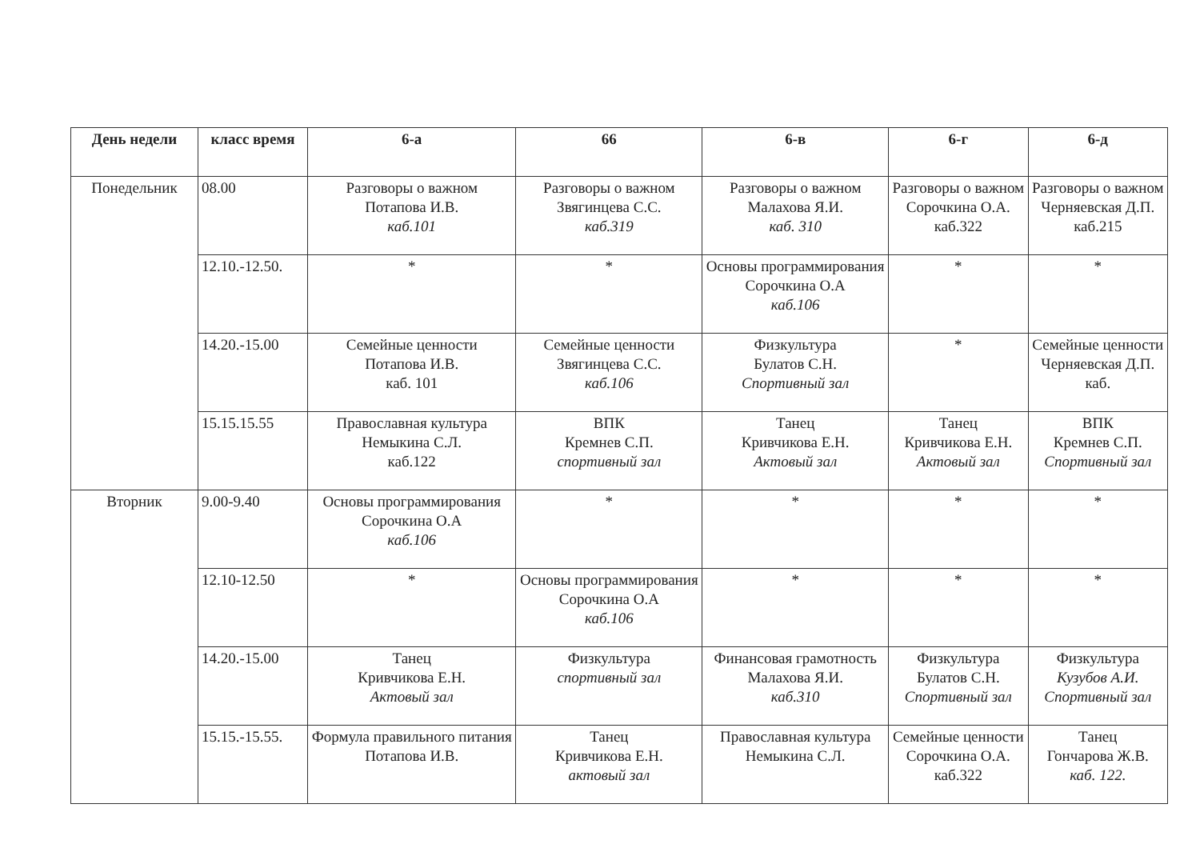| День недели | класс время | 6-а | 66 | 6-в | 6-г | 6-д |
| --- | --- | --- | --- | --- | --- | --- |
| Понедельник | 08.00 | Разговоры о важном Потапова И.В. каб.101 | Разговоры о важном Звягинцева С.С. каб.319 | Разговоры о важном Малахова Я.И. каб. 310 | Разговоры о важном Сорочкина О.А. каб.322 | Разговоры о важном Черняевская Д.П. каб.215 |
| | 12.10.-12.50. | * | * | Основы программирования Сорочкина О.А каб.106 | * | * |
| | 14.20.-15.00 | Семейные ценности Потапова И.В. каб. 101 | Семейные ценности Звягинцева С.С. каб.106 | Физкультура Булатов С.Н. Спортивный зал | * | Семейные ценности Черняевская Д.П. каб. |
| | 15.15.15.55 | Православная культура Немыкина С.Л. каб.122 | ВПК Кремнев С.П. спортивный зал | Танец Кривчикова Е.Н. Актовый зал | Танец Кривчикова Е.Н. Актовый зал | ВПК Кремнев С.П. Спортивный зал |
| Вторник | 9.00-9.40 | Основы программирования Сорочкина О.А каб.106 | * | * | * | * |
| | 12.10-12.50 | * | Основы программирования Сорочкина О.А каб.106 | * | * | * |
| | 14.20.-15.00 | Танец Кривчикова Е.Н. Актовый зал | Физкультура спортивный зал | Финансовая грамотность Малахова Я.И. каб.310 | Физкультура Булатов С.Н. Спортивный зал | Физкультура Кузубов А.И. Спортивный зал |
| | 15.15.-15.55. | Формула правильного питания Потапова И.В. | Танец Кривчикова Е.Н. актовый зал | Православная культура Немыкина С.Л. | Семейные ценности Сорочкина О.А. каб.322 | Танец Гончарова Ж.В. каб. 122. |